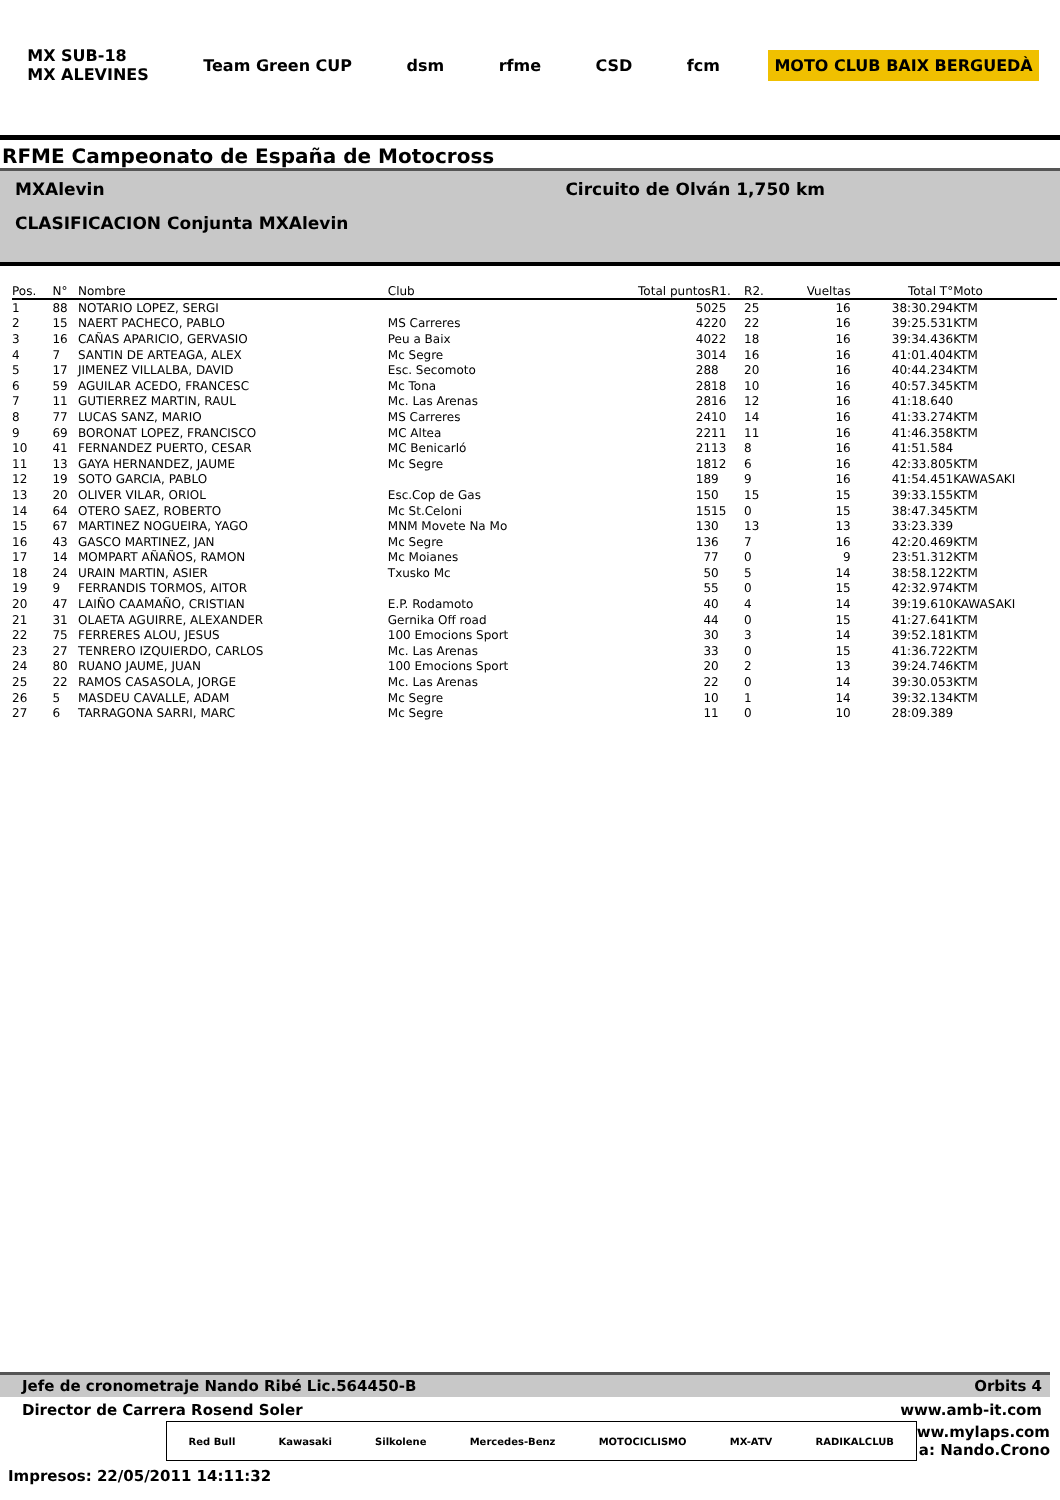MX SUB-18
MX ALEVINES
Team Green CUP dsm rfme CSD fcm MOTO CLUB BAIX BERGUEDÀ
RFME Campeonato de España de Motocross
MXAlevin Circuito de Olván 1,750 km
CLASIFICACION Conjunta MXAlevin
| Pos. | N° | Nombre | Club | Total puntos | R1. | R2. | Vueltas | Total T° | Moto |
| --- | --- | --- | --- | --- | --- | --- | --- | --- | --- |
| 1 | 88 | NOTARIO LOPEZ, SERGI | | 50 | 25 | 25 | 16 | 38:30.294 | KTM |
| 2 | 15 | NAERT PACHECO, PABLO | MS Carreres | 42 | 20 | 22 | 16 | 39:25.531 | KTM |
| 3 | 16 | CAÑAS APARICIO, GERVASIO | Peu a Baix | 40 | 22 | 18 | 16 | 39:34.436 | KTM |
| 4 | 7 | SANTIN DE ARTEAGA, ALEX | Mc Segre | 30 | 14 | 16 | 16 | 41:01.404 | KTM |
| 5 | 17 | JIMENEZ VILLALBA, DAVID | Esc. Secomoto | 28 | 8 | 20 | 16 | 40:44.234 | KTM |
| 6 | 59 | AGUILAR ACEDO, FRANCESC | Mc Tona | 28 | 18 | 10 | 16 | 40:57.345 | KTM |
| 7 | 11 | GUTIERREZ MARTIN, RAUL | Mc. Las Arenas | 28 | 16 | 12 | 16 | 41:18.640 | |
| 8 | 77 | LUCAS SANZ, MARIO | MS Carreres | 24 | 10 | 14 | 16 | 41:33.274 | KTM |
| 9 | 69 | BORONAT LOPEZ, FRANCISCO | MC Altea | 22 | 11 | 11 | 16 | 41:46.358 | KTM |
| 10 | 41 | FERNANDEZ PUERTO, CESAR | MC Benicarló | 21 | 13 | 8 | 16 | 41:51.584 | |
| 11 | 13 | GAYA HERNANDEZ, JAUME | Mc Segre | 18 | 12 | 6 | 16 | 42:33.805 | KTM |
| 12 | 19 | SOTO GARCIA, PABLO | | 18 | 9 | 9 | 16 | 41:54.451 | KAWASAKI |
| 13 | 20 | OLIVER VILAR, ORIOL | Esc.Cop de Gas | 15 | 0 | 15 | 15 | 39:33.155 | KTM |
| 14 | 64 | OTERO SAEZ, ROBERTO | Mc St.Celoni | 15 | 15 | 0 | 15 | 38:47.345 | KTM |
| 15 | 67 | MARTINEZ NOGUEIRA, YAGO | MNM Movete Na Mo | 13 | 0 | 13 | 13 | 33:23.339 | |
| 16 | 43 | GASCO MARTINEZ, JAN | Mc Segre | 13 | 6 | 7 | 16 | 42:20.469 | KTM |
| 17 | 14 | MOMPART AÑAÑOS, RAMON | Mc Moianes | 7 | 7 | 0 | 9 | 23:51.312 | KTM |
| 18 | 24 | URAIN MARTIN, ASIER | Txusko Mc | 5 | 0 | 5 | 14 | 38:58.122 | KTM |
| 19 | 9 | FERRANDIS TORMOS, AITOR | | 5 | 5 | 0 | 15 | 42:32.974 | KTM |
| 20 | 47 | LAIÑO CAAMAÑO, CRISTIAN | E.P. Rodamoto | 4 | 0 | 4 | 14 | 39:19.610 | KAWASAKI |
| 21 | 31 | OLAETA AGUIRRE, ALEXANDER | Gernika Off road | 4 | 4 | 0 | 15 | 41:27.641 | KTM |
| 22 | 75 | FERRERES ALOU, JESUS | 100 Emocions Sport | 3 | 0 | 3 | 14 | 39:52.181 | KTM |
| 23 | 27 | TENRERO IZQUIERDO, CARLOS | Mc. Las Arenas | 3 | 3 | 0 | 15 | 41:36.722 | KTM |
| 24 | 80 | RUANO JAUME, JUAN | 100 Emocions Sport | 2 | 0 | 2 | 13 | 39:24.746 | KTM |
| 25 | 22 | RAMOS CASASOLA, JORGE | Mc. Las Arenas | 2 | 2 | 0 | 14 | 39:30.053 | KTM |
| 26 | 5 | MASDEU CAVALLE, ADAM | Mc Segre | 1 | 0 | 1 | 14 | 39:32.134 | KTM |
| 27 | 6 | TARRAGONA SARRI, MARC | Mc Segre | 1 | 1 | 0 | 10 | 28:09.389 | |
Jefe de cronometraje Nando Ribé Lic.564450-B Orbits 4
Director de Carrera Rosend Soler www.amb-it.com
Red Bull Kawasaki Silkolene Mercedes-Benz MOTOCICLISMO MX-ATV RADIKALCLUB
ww.mylaps.com
a: Nando.Crono
Impresos: 22/05/2011 14:11:32